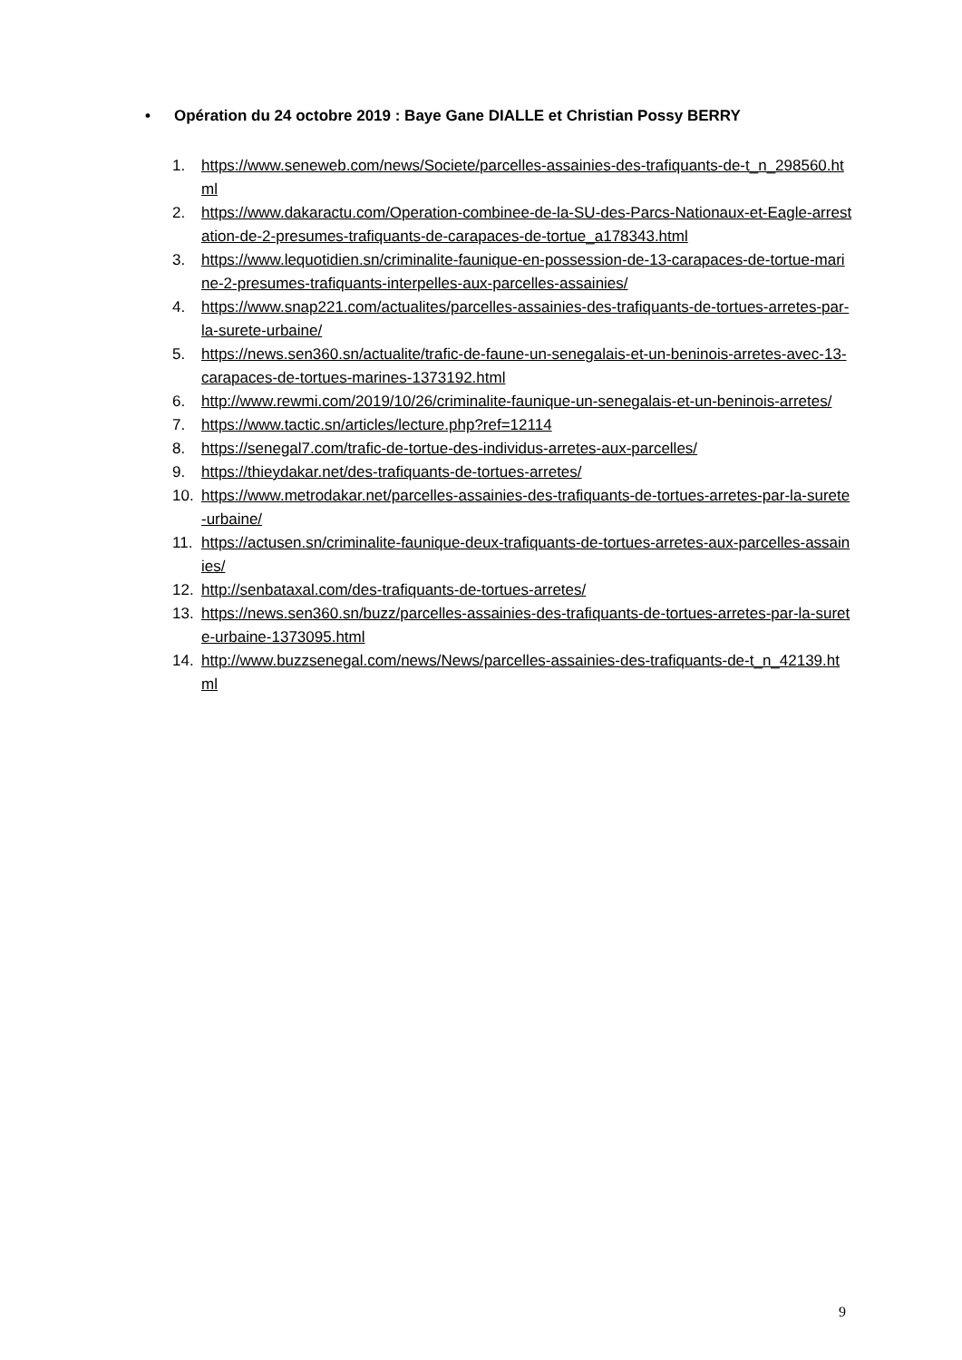• Opération du 24 octobre 2019 : Baye Gane DIALLE et Christian Possy BERRY
1. https://www.seneweb.com/news/Societe/parcelles-assainies-des-trafiquants-de-t_n_298560.html
2. https://www.dakaractu.com/Operation-combinee-de-la-SU-des-Parcs-Nationaux-et-Eagle-arrestation-de-2-presumes-trafiquants-de-carapaces-de-tortue_a178343.html
3. https://www.lequotidien.sn/criminalite-faunique-en-possession-de-13-carapaces-de-tortue-marine-2-presumes-trafiquants-interpelles-aux-parcelles-assainies/
4. https://www.snap221.com/actualites/parcelles-assainies-des-trafiquants-de-tortues-arretes-par-la-surete-urbaine/
5. https://news.sen360.sn/actualite/trafic-de-faune-un-senegalais-et-un-beninois-arretes-avec-13-carapaces-de-tortues-marines-1373192.html
6. http://www.rewmi.com/2019/10/26/criminalite-faunique-un-senegalais-et-un-beninois-arretes/
7. https://www.tactic.sn/articles/lecture.php?ref=12114
8. https://senegal7.com/trafic-de-tortue-des-individus-arretes-aux-parcelles/
9. https://thieydakar.net/des-trafiquants-de-tortues-arretes/
10. https://www.metrodakar.net/parcelles-assainies-des-trafiquants-de-tortues-arretes-par-la-surete-urbaine/
11. https://actusen.sn/criminalite-faunique-deux-trafiquants-de-tortues-arretes-aux-parcelles-assainies/
12. http://senbataxal.com/des-trafiquants-de-tortues-arretes/
13. https://news.sen360.sn/buzz/parcelles-assainies-des-trafiquants-de-tortues-arretes-par-la-surete-urbaine-1373095.html
14. http://www.buzzsenegal.com/news/News/parcelles-assainies-des-trafiquants-de-t_n_42139.html
9